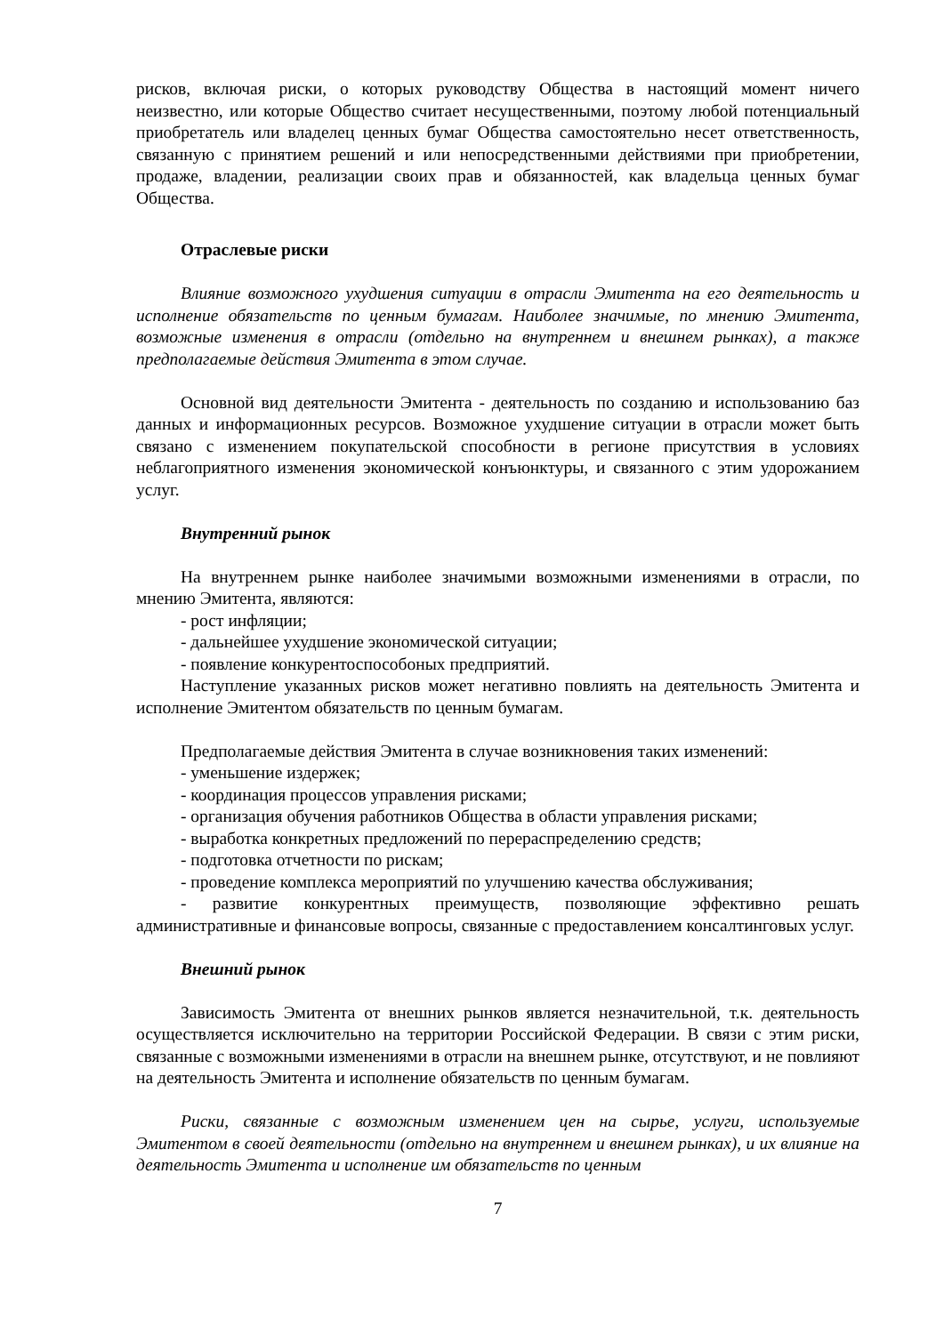рисков, включая риски, о которых руководству Общества в настоящий момент ничего неизвестно, или которые Общество считает несущественными, поэтому любой потенциальный приобретатель или владелец ценных бумаг Общества самостоятельно несет ответственность, связанную с принятием решений и или непосредственными действиями при приобретении, продаже, владении, реализации своих прав и обязанностей, как владельца ценных бумаг Общества.
Отраслевые риски
Влияние возможного ухудшения ситуации в отрасли Эмитента на его деятельность и исполнение обязательств по ценным бумагам. Наиболее значимые, по мнению Эмитента, возможные изменения в отрасли (отдельно на внутреннем и внешнем рынках), а также предполагаемые действия Эмитента в этом случае.
Основной вид деятельности Эмитента - деятельность по созданию и использованию баз данных и информационных ресурсов. Возможное ухудшение ситуации в отрасли может быть связано с изменением покупательской способности в регионе присутствия в условиях неблагоприятного изменения экономической конъюнктуры, и связанного с этим удорожанием услуг.
Внутренний рынок
На внутреннем рынке наиболее значимыми возможными изменениями в отрасли, по мнению Эмитента, являются:
- рост инфляции;
- дальнейшее ухудшение экономической ситуации;
- появление конкурентоспособоных предприятий.
Наступление указанных рисков может негативно повлиять на деятельность Эмитента и исполнение Эмитентом обязательств по ценным бумагам.
Предполагаемые действия Эмитента в случае возникновения таких изменений:
- уменьшение издержек;
- координация процессов управления рисками;
- организация обучения работников Общества в области управления рисками;
- выработка конкретных предложений по перераспределению средств;
- подготовка отчетности по рискам;
- проведение комплекса мероприятий по улучшению качества обслуживания;
- развитие конкурентных преимуществ, позволяющие эффективно решать административные и финансовые вопросы, связанные с предоставлением консалтинговых услуг.
Внешний рынок
Зависимость Эмитента от внешних рынков является незначительной, т.к. деятельность осуществляется исключительно на территории Российской Федерации. В связи с этим риски, связанные с возможными изменениями в отрасли на внешнем рынке, отсутствуют, и не повлияют на деятельность Эмитента и исполнение обязательств по ценным бумагам.
Риски, связанные с возможным изменением цен на сырье, услуги, используемые Эмитентом в своей деятельности (отдельно на внутреннем и внешнем рынках), и их влияние на деятельность Эмитента и исполнение им обязательств по ценным
7